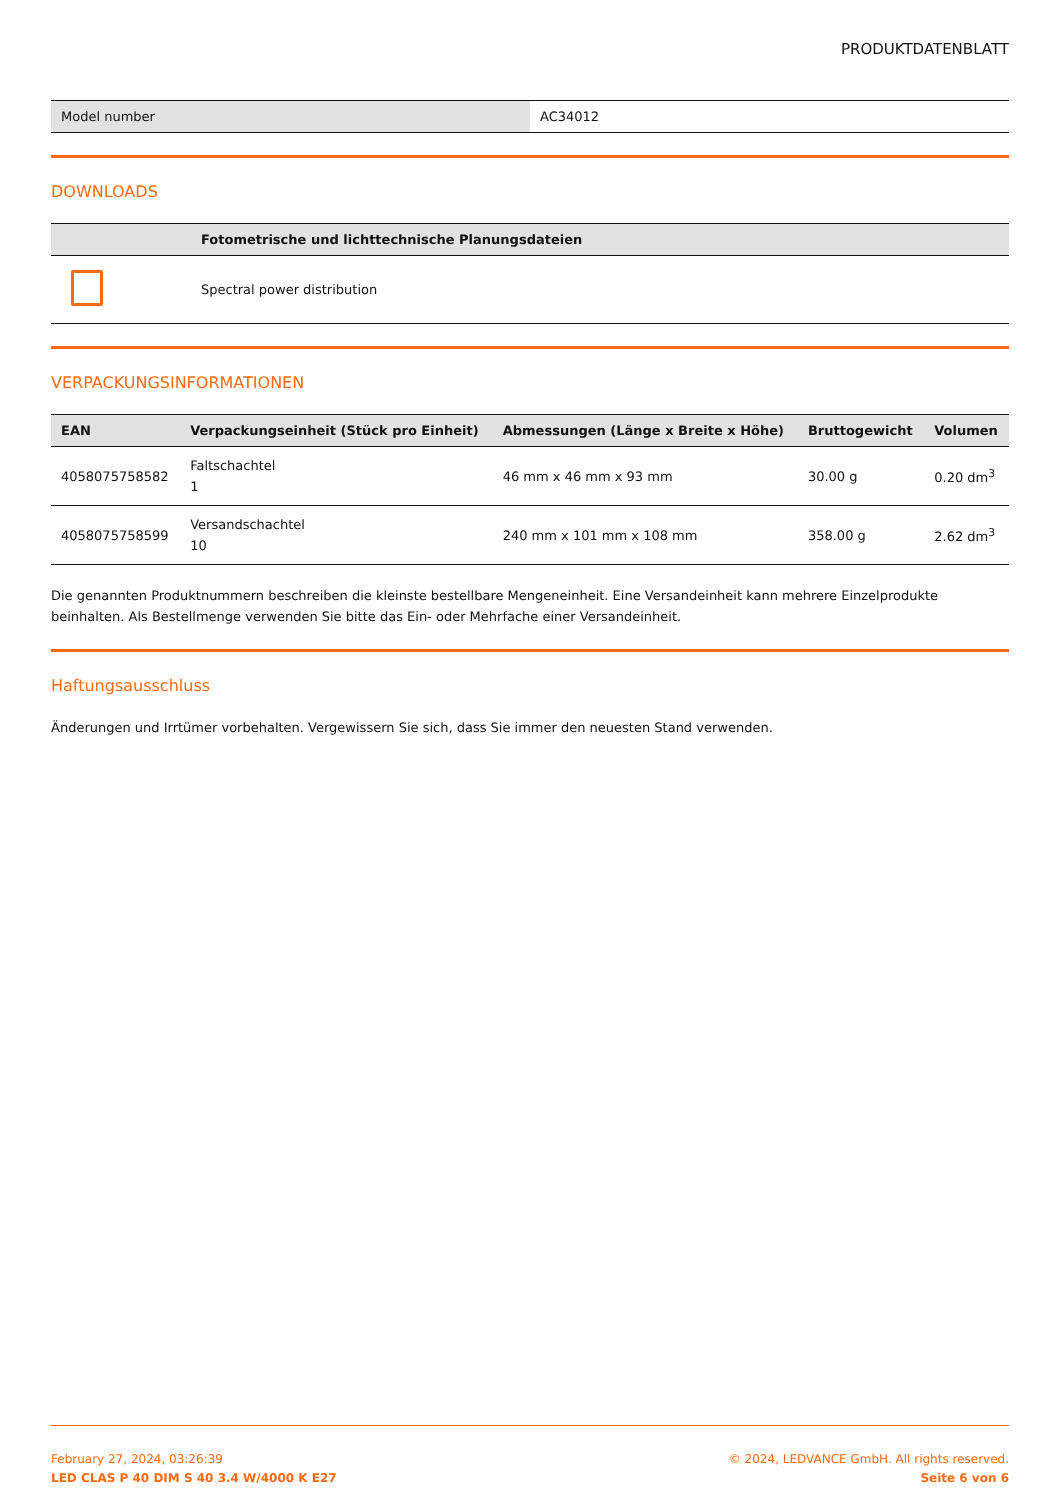PRODUKTDATENBLATT
| Model number | AC34012 |
DOWNLOADS
| | Fotometrische und lichttechnische Planungsdateien |
| --- | --- |
| | Spectral power distribution |
VERPACKUNGSINFORMATIONEN
| EAN | Verpackungseinheit (Stück pro Einheit) | Abmessungen (Länge x Breite x Höhe) | Bruttogewicht | Volumen |
| --- | --- | --- | --- | --- |
| 4058075758582 | Faltschachtel 1 | 46 mm x 46 mm x 93 mm | 30.00 g | 0.20 dm<sup>3</sup> |
| 4058075758599 | Versandschachtel 10 | 240 mm x 101 mm x 108 mm | 358.00 g | 2.62 dm<sup>3</sup> |
Die genannten Produktnummern beschreiben die kleinste bestellbare Mengeneinheit. Eine Versandeinheit kann mehrere Einzelprodukte beinhalten. Als Bestellmenge verwenden Sie bitte das Ein- oder Mehrfache einer Versandeinheit.
Haftungsausschluss
Änderungen und Irrtümer vorbehalten. Vergewissern Sie sich, dass Sie immer den neuesten Stand verwenden.
February 27, 2024, 03:26:39
LED CLAS P 40 DIM S 40 3.4 W/4000 K E27
© 2024, LEDVANCE GmbH. All rights reserved.
Seite 6 von 6